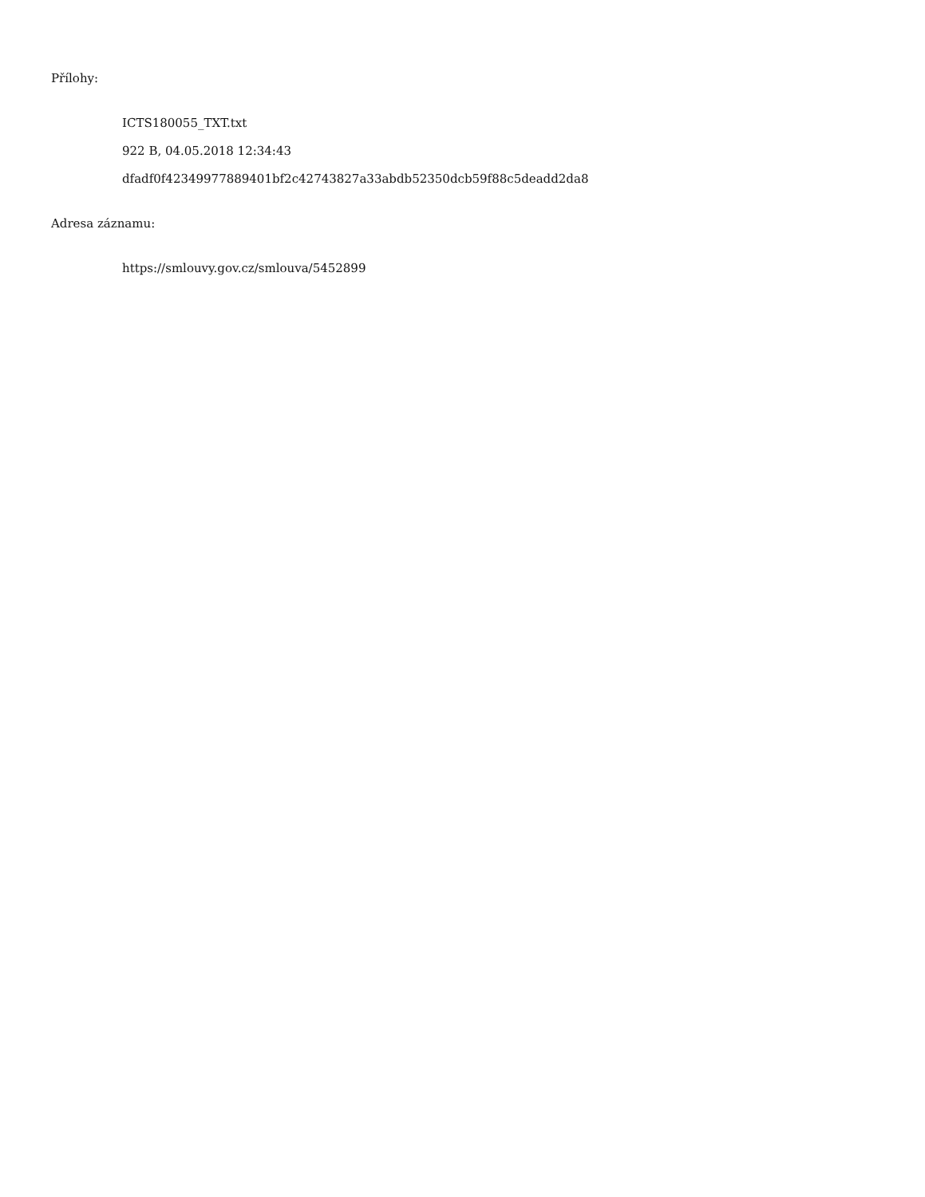Přílohy:
ICTS180055_TXT.txt
922 B, 04.05.2018 12:34:43
dfadf0f42349977889401bf2c42743827a33abdb52350dcb59f88c5deadd2da8
Adresa záznamu:
https://smlouvy.gov.cz/smlouva/5452899